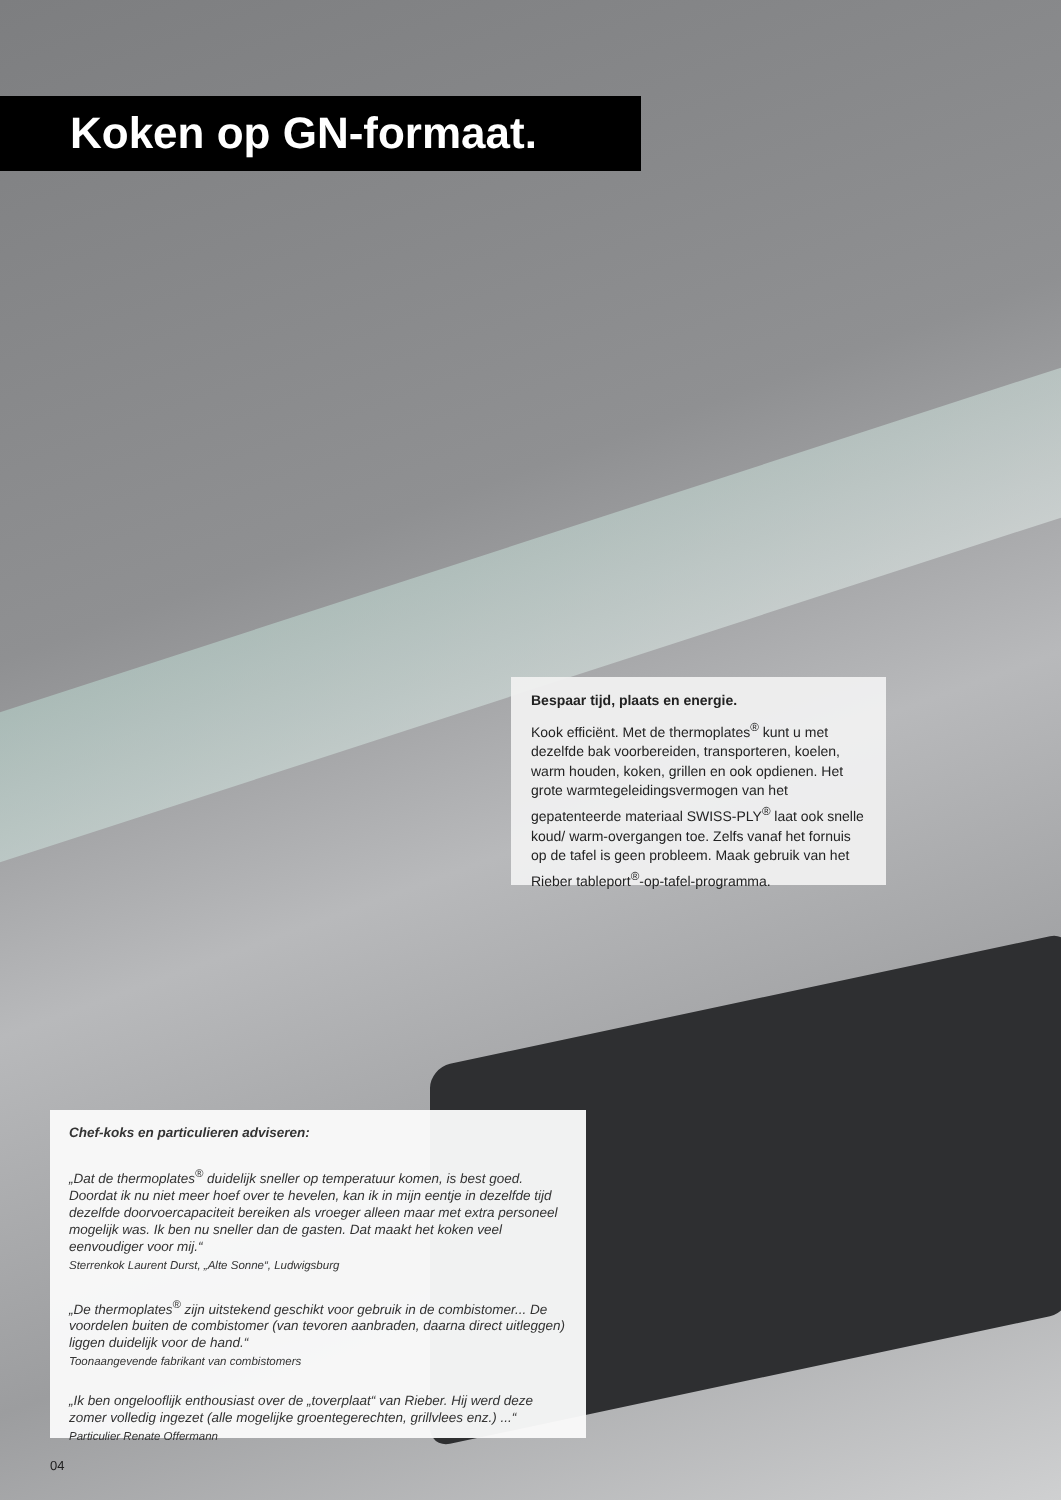Koken op GN-formaat.
Bespaar tijd, plaats en energie.
Kook efficiënt. Met de thermoplates<sup>®</sup> kunt u met dezelfde bak voorbereiden, transporteren, koelen, warm houden, koken, grillen en ook opdienen. Het grote warmtegeleidingsvermogen van het gepatenteerde materiaal SWISS-PLY<sup>®</sup> laat ook snelle koud/ warm-overgangen toe. Zelfs vanaf het fornuis op de tafel is geen probleem. Maak gebruik van het Rieber tableport<sup>®</sup>-op-tafel-programma.
Chef-koks en particulieren adviseren:
„Dat de thermoplates<sup>®</sup> duidelijk sneller op temperatuur komen, is best goed. Doordat ik nu niet meer hoef over te hevelen, kan ik in mijn eentje in dezelfde tijd dezelfde doorvoercapaciteit bereiken als vroeger alleen maar met extra personeel mogelijk was. Ik ben nu sneller dan de gasten. Dat maakt het koken veel eenvoudiger voor mij.“Sterrenkok Laurent Durst, „Alte Sonne“, Ludwigsburg
„De thermoplates<sup>®</sup> zijn uitstekend geschikt voor gebruik in de combistomer... De voordelen buiten de combistomer (van tevoren aanbraden, daarna direct uitleggen) liggen duidelijk voor de hand.“Toonaangevende fabrikant van combistomers
„Ik ben ongelooflijk enthousiast over de „toverplaat“ van Rieber. Hij werd deze zomer volledig ingezet (alle mogelijke groentegerechten, grillvlees enz.) ...“Particulier Renate Offermann
04